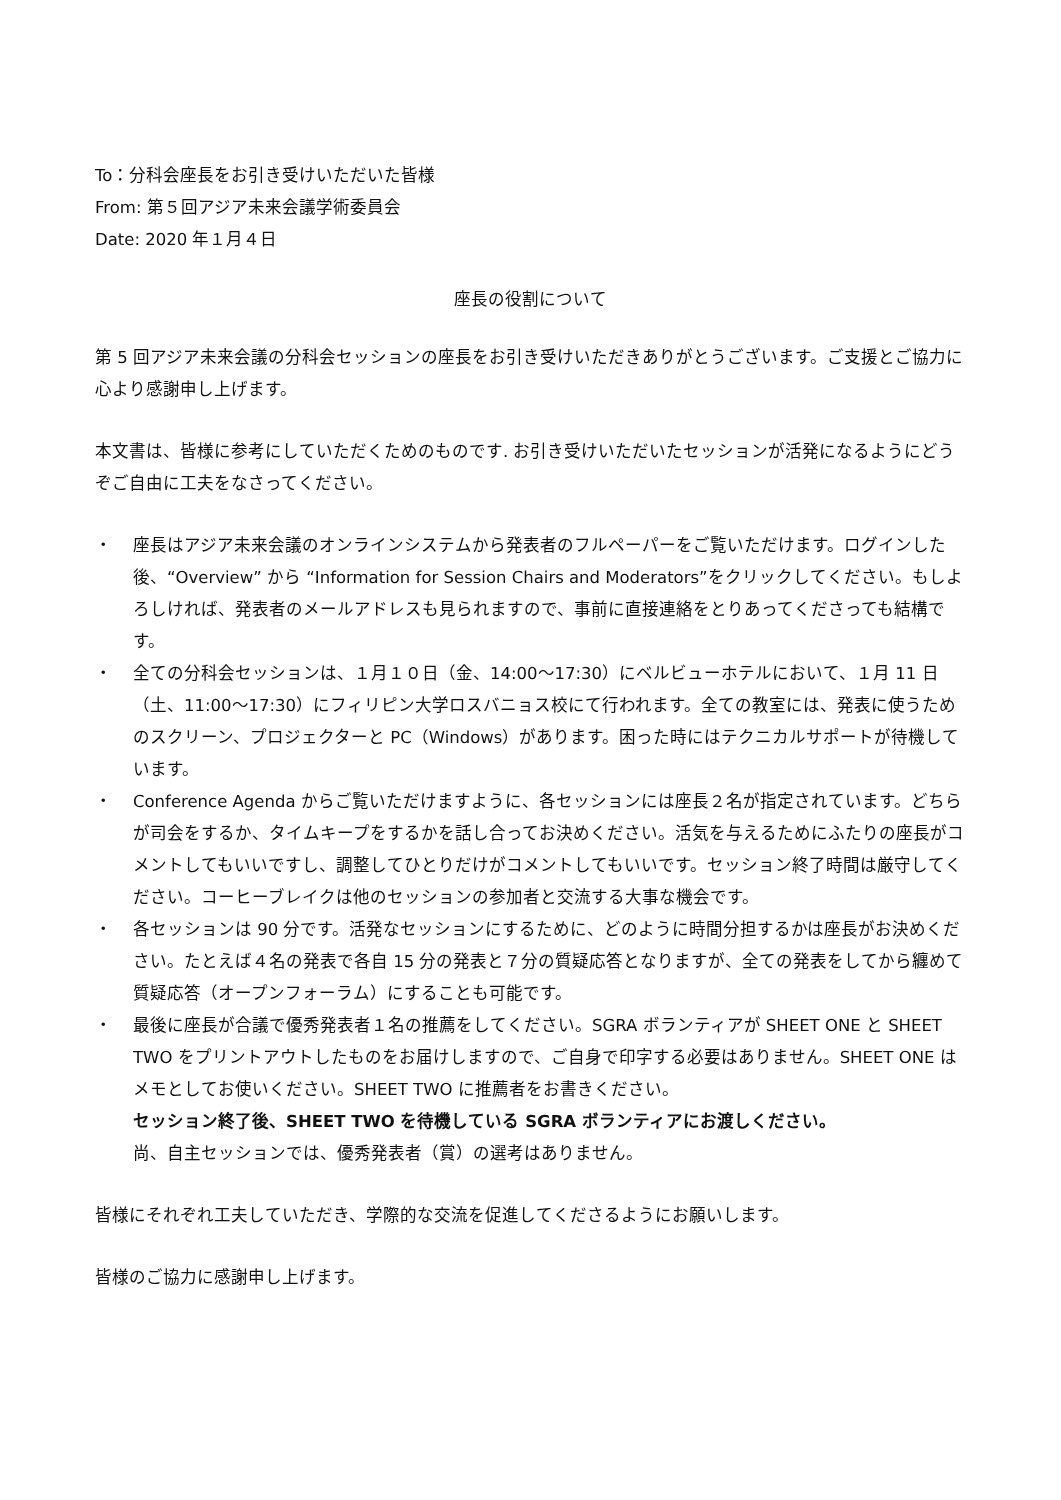To：分科会座長をお引き受けいただいた皆様
From: 第５回アジア未来会議学術委員会
Date: 2020 年１月４日
座長の役割について
第 5 回アジア未来会議の分科会セッションの座長をお引き受けいただきありがとうございます。ご支援とご協力に心より感謝申し上げます。
本文書は、皆様に参考にしていただくためのものです. お引き受けいただいたセッションが活発になるようにどうぞご自由に工夫をなさってください。
・ 座長はアジア未来会議のオンラインシステムから発表者のフルペーパーをご覧いただけます。ログインした後、“Overview” から “Information for Session Chairs and Moderators”をクリックしてください。もしよろしければ、発表者のメールアドレスも見られますので、事前に直接連絡をとりあってくださっても結構です。
・ 全ての分科会セッションは、１月１０日（金、14:00～17:30）にベルビューホテルにおいて、１月 11 日（土、11:00～17:30）にフィリピン大学ロスバニョス校にて行われます。全ての教室には、発表に使うためのスクリーン、プロジェクターと PC（Windows）があります。困った時にはテクニカルサポートが待機しています。
・ Conference Agenda からご覧いただけますように、各セッションには座長２名が指定されています。どちらが司会をするか、タイムキープをするかを話し合ってお決めください。活気を与えるためにふたりの座長がコメントしてもいいですし、調整してひとりだけがコメントしてもいいです。セッション終了時間は厳守してください。コーヒーブレイクは他のセッションの参加者と交流する大事な機会です。
・ 各セッションは 90 分です。活発なセッションにするために、どのように時間分担するかは座長がお決めください。たとえば４名の発表で各自 15 分の発表と７分の質疑応答となりますが、全ての発表をしてから纏めて質疑応答（オープンフォーラム）にすることも可能です。
・ 最後に座長が合議で優秀発表者１名の推薦をしてください。SGRA ボランティアが SHEET ONE と SHEET TWO をプリントアウトしたものをお届けしますので、ご自身で印字する必要はありません。SHEET ONE はメモとしてお使いください。SHEET TWO に推薦者をお書きください。
セッション終了後、SHEET TWO を待機している SGRA ボランティアにお渡しください。
尚、自主セッションでは、優秀発表者（賞）の選考はありません。
皆様にそれぞれ工夫していただき、学際的な交流を促進してくださるようにお願いします。
皆様のご協力に感謝申し上げます。